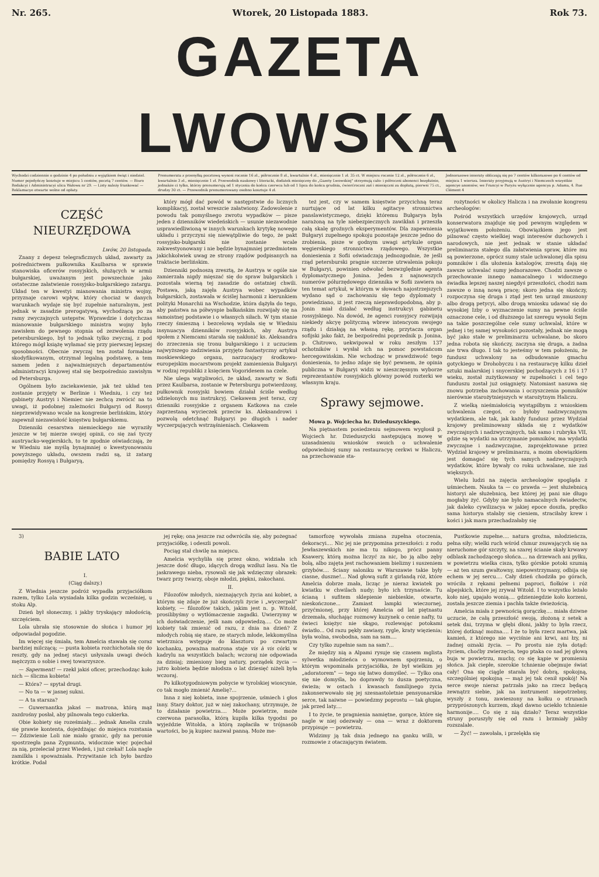Nr. 265. Wtorek, 20 Listopada 1883. Rok 73.
GAZETA LWOWSKA
Wychodzi codziennie o godzinie 4 po południu z wyjątkiem świąt i niedziel. Numer pojedyńczy kosztuje w miejscu 5 centów, pocztą 7 centów. — Biuro Redakcyi i Administracyi ulica Wałowa nr 29. — Listy należy frankować — Reklamacye otwarte wolne od opłaty.
Prenumerata z przesyłką pocztową wynosi rocznie 16 zł., półrocznie 8 zł., kwartalnie 4 zł., miesięcznie 1 zł. 35 ct. W miejscu rocznie 12 zł., półrocznie 6 zł., kwartalnie 3 zł., miesięcznie 1 zł. Przewodnik naukowy i literacki, dodatek miesięczny do „Gazety Lwowskiej" otrzymują cało- i półroczni abonenci bezpłatnie, jednakże ci tylko, którzy prenumerują od 1 stycznia do końca czerwca lub od 1 lipca do końca grudnia, ćwierćroczni zaś i miesięczni za dopłatą, pierwsi 75 ct., drudzy 30 ct. — Przewodnik prenumerowany osobno kosztuje 4 zł.
Jednorazowe inseraty obliczają się po 7 centów kilkorazowe po 6 centów od miejsca 1 wiersza. Inseraty przyjmują w Austryi i Niemczech wszystkie agencye anonsów; we Francyi w Paryżu wyłącznie agencya p. Adama, 4. Rue Clément 4
CZĘŚĆ NIEURZĘDOWA
Lwów, 20 listopada.
Znany z depesz telegraficznych układ, zawarty za pośrednictwem pułkownika Kaulbarsa w sprawie stanowiska oficerów rossyjskich, służących w armii bułgarskiej, uważanym jest powszechnie jako ostateczne załatwienie rossyjsko-bułgarskiego zatargu. Układ ten w kwestyi mianowania ministra wojny, przyznaje carowi wpływ, który chociaż w danych warunkach wydaje się być zupełnie naturalnym, jest jednak w zasadzie prerogatywą, wychodzącą po za ramy zwyczajnych ustępstw. Wprawdzie i dotychczas mianowanie bułgarskiego ministra wojny było zawisłem do pewnego stopnia od zezwolenia rządu petersburskiego, był to jednak tylko zwyczaj, z pod którego mógł książę wyłamać się przy pierwszej lepszej sposobności. Obecnie zwyczaj ten został formalnie skodyfikowanym, otrzymał legalną podstawę, a tem samem jeden z najważniejszych departamentów administracyi krajowej stał się bezpośrednio zawisłym od Petersburga.
Ogólnem było zaciekawienie, jak też układ ten zostanie przyjęty w Berlinie i Wiedniu, i czy też gabinety Austryi i Niemiec nie zechcą zwrócić na to uwagi, iż podobnej zależności Bułgaryi od Rossyi nieprzewidywano wcale na kongresie berlińskim, który zapewnił niezawisłość księstwu bułgarskiemu.
Dzienniki cesarstwa niemieckiego nie wyraziły jeszcze w tej mierze swojej opinii, co się zaś tyczy austryacko-węgierskich, to te zgodnie oświadczają, że w Wiedniu nie myślą bynajmniej o kwestyonowaniu powyższego układu, owszem radzi są, iż zatarg pomiędzy Rossyą i Bułgaryą,
który mógł dać powód w następstwie do licznych komplikacyj, został wreszcie załatwiony. Zadowolenie z powodu tak pomyślnego zwrotu wypadków — pisze jeden z dzienników wiedeńskich — usunie niezawodnie usprawiedliwioną w innych warunkach krytykę nowego układu i przyczyni się niewątpliwie do tego, że pakt rossyjsko-bułgarski nie zostanie wcale zakwestyonowany i nie będzie bynajmniej przedmiotem jakichkolwiek uwag ze strony rządów podpisanych na traktacie berlińskim.
Dzienniki podnoszą zresztą, że Austrya w ogóle nie zamierzała nigdy mięszać się do spraw bułgarskich i pozostała wierną tej zasadzie do ostatniej chwili. Postawa, jaką zajęła Austrya wobec wypadków bułgarskich, zostawała w ściślej harmonii z kierunkiem polityki Monarchii na Wschodzie, która dążyła do tego, aby państwa na półwyspie bałkańskim rozwijały się na samoistnej podstawie i o własnych siłach. W tym stanie rzeczy śmieszną i bezcelową wydała się w Wiedniu insynuacya dzienników rossyjskich, aby Austrya społem z Niemcami starała się nakłonić ks. Aleksandra do zrzeczenia się tronu bułgarskiego i z uczuciem najwyższego zadziwienia przyjęto fantastyczny artykuł moskiewskiego organu, narzucający środkowo-europejskim mocarstwom projekt zamienienia Bułgaryi w rodzaj republiki z księciem Vogoridesem na czele.
Nie ulega wątpliwości, że układ, zawarty w Sofii przez Kaulbarsa, zostanie w Petersburgu potwierdzony, pułkownik rossyjski bowiem działał ściśle według udzielonych mu instrukcyj. Ciekawem jest teraz, czy dzienniki rossyjskie z organem Katkowa na czele zaprzestaną wycieczek przeciw ks. Aleksandrowi i pozwolą odetchnąć Bułgaryi po długich i nader wyczerpujących wstrząśnieniach. Ciekawem
też jest, czy w samem księstwie przycichną teraz nurtujące od lat kilku agitacye stronnictwa panslawistycznego, dzięki któremu Bułgarya była narażoną na tyle niebezpiecznych zawikłań i przeszła całą skalę groźnych eksperymentów. Dla zapewnienia Bułgaryi zupełnego spokoju pozostaje jeszcze jedno do zrobienia, pisze w godnym uwagi artykule organ węgierskiego stronnictwa rządowego. Wszystkie doniesienia z Sofii oświadczają jednozgodnie, że jeśli rząd petersburski pragnie szczerze utrwalenia pokoju w Bułgaryi, powinien odwołać bezwzględnie agenta dyplomatycznego Jonina. Jeden z najnowszych numerów półurzędowego dziennika w Sofii zawiera na ten temat artykuł, w którym w słowach najostrzejszych wydano sąd o zachowaniu się tego dyplomaty i powiedziano, iż jest rzeczą nieprawdopodobną, aby p. Jonin miał działać według instrukcyi gabinetu rossyjskiego. Na dowód, że agenci rossyjscy rozwijają niekiedy akcyę polityczną wbrew intencyom swojego rządu i działają na własną rękę, przytacza organ sofijski jako fakt, że bezpośredni poprzednik p. Jonina, p. Chitrowo, uekwipował w roku zeszłym 137 ochotników i wysłał ich na pomoc powstańcom hercegowińskim. Nie wchodząc w prawdziwość tego doniesienia, to jedno zdaje się być pewnem, że opinia publiczna w Bułgaryi widzi w nieszczęsnym wyborze reprezentantów rossyjskich główny powód rozterki we własnym kraju.
Sprawy sejmowe.
Mowa p. Wojciecha hr. Dzieduszyckiego.
Na piętnastem posiedzeniu sejmowem wygłosił p. Wojciech hr. Dzieduszycki następującą mowę w uzasadnieniu wniosków swoich o uchwalenie odpowiedniej sumy na restauracyę cerkwi w Haliczu, na przechowanie sta-
rożytności w okolicy Halicza i na zwołanie kongresu archeologów:
Pośród wszystkich urzędów krajowych, urząd konserwatora znajduje się pod pewnym względem w wyjątkowem położeniu. Obowiązkiem jego jest pilnować często wielkiej wagi interesów duchowych i narodowych, nie jest jednak w stanie układać preliminarza stałego dla załatwienia spraw, które mu są powierzone, oprócz sumy stale uchwalonej dla spisu pomników i dla ułożenia katalogów, zresztą dają się zawsze uchwalać sumy jednorazowe. Chodzi zawsze o przechowanie innego namacalnego i widocznego świadka lepszej naszej niegdyś przeszłości, chodzi nam zawsze o inną nową pracę; skoro jedna się skończy, rozpoczyna się druga i ztąd jest ten urząd zmuszony albo drogą petycyi, albo drogą wniosku udawać się do wysokiej Izby o wyznaczenie sumy na pewne ściśle oznaczone cele, i od dłuższego lat szeregu wysoki Sejm na takie poszczególne cele sumy uchwalał, które w jednej i tej samej wysokości pozostały, jednak nie mogą być jako stałe w preliminarzu uchwalane, bo skoro jedna robota się skończy, zaczyna się druga, a żadna nie trwa długo. I tak to jesteśmy w tem położeniu, że fundusz uchwalony na odbudowanie gmachu gotyckiego w Drohobyczu i na restauracyę kilku dzieł sztuki malarskiej i snycerskiej pochodzących z 16 i 17 wieku, został zużytkowany w zupełności i cel tego funduszu został już osiągnięty. Natomiast nasuwa się znowu potrzeba zachowania i oczyszczenia pomników nierównie starożytniejszych w starożytnym Haliczu.
Z wielką nieśmiałością wystąpiłbym z wnioskiem uchwalenia czegoś, co byłoby nadzwyczajnym wydatkiem, ale tak, jak każdy fundusz przez Wydział krajowy preliminowany składa się z wydatków zwyczajnych i nadzwyczajnych, tak samo i rubryka VII, gdzie są wydatki na utrzymanie pomników, ma wydatki zwyczajne i nadzwyczajne, zaprojektowane przez Wydział krajowy w preliminarzu, a moim obowiązkiem jest domagać się tych samych nadzwyczajnych wydatków, które bywały co roku uchwalane, nie zaś większych.
Wielu ludzi na zajęcia archeologów spogląda z uśmiechem. Nauka ta — co prawda — jest służebnicą historyi ale służebnicą, bez której jej pani nie długo mogłaby żyć. Gdyby nie było namacalnych świadectw, jak daleko cywilizacya w jakiej epoce doszła, prędko sama historya stałaby się cieniem, straciłaby krew i kości i jak mara przechadzałaby się
3)
BABIE LATO
I.
(Ciąg dalszy.)
Z Wiednia jeszcze podróż wypadła przyjaciółkom razem, tylko Lola wysiadała kilka godzin wcześniej, u stoku Alp.
Dzień był słoneczny, i jakby tryskający młodością, szczęściem.
Lola ubrała się stosownie do słońca i humor jej odpowiadał pogodzie.
Im więcej się śmiała, tem Amelcia stawała się coraz bardziej milczącą; — pusta kobieta rozchichotała się do reszty, gdy na jednej stacyi usłyszała uwagi dwóch mężczyzn o sobie i swej towarzyszce.
— Saperment! — rzekł jakiś oficer, przechodząc koło nich — śliczna kobieta!
— Która? — spytał drugi.
— No ta — w jasnej sukni.
— A ta starsza?
— Guwernantka jakaś — matrona, którą mąż zazdrośny posłał, aby pilnowała tego cukierka.
Obie kobiety się roześmiały.... jednak Amelia czuła się prawie kontenta, dojeżdżając do miejsca rozstania — Zdziwienie Loli nie miało granic, gdy na peronie spostrzegła pana Zygmunta, widocznie więc pojechał za nią, przeleciał przez Wiedeń, i już czekał! Lola nagle zamilkła i spoważniała. Przywitanie ich było bardzo krótkie. Podał
jej rękę; ona jeszcze raz odwróciła się, aby pożegnać przyjaciółkę, i odeszli powoli.
Pociąg stał chwilę na miejscu.
Amelcia wychyliła się przez okno, widziała ich jeszcze dość długo, idących drogą wzdłuż lasu. Na tle jaskrawego nieba, rysowali się jak wdzięczny obrazek: twarz przy twarzy, oboje młodzi, piękni, zakochani.
II.
Filozofów młodych, nieznających życia ani kobiet, a którym się zdaje że już skończyli życie i „wyczerpali" kobiety, — filozofów takich, jakim jest n. p. Witold, prosilibyśmy o wytłómaczenie zagadki. Uwierzymy w ich doświadczenie, jeśli nam odpowiedzą.... Co może kobiety tak zmienić od razu, z dnia na dzień? Z młodych robią się stare, ze starych młode, lekkomyślna wietrznica wstępuje do klasztoru po czwartym kochanku, poważna matrona staje vis à vis córki w kadrylu na wszystkich balach; wczoraj nie odpowiada za dzisiaj; zmieniony bieg natury, porządek życia — jutro kobieta będzie młodsza o lat dziesięć niżeli była wczoraj.
Po kilkotygodniowym pobycie w tyrolskiej wioscynie, co tak mogło zmienić Amelię?...
Inna z niej kobieta, inne spojrzenie, uśmiech i głos inny. Stary doktor, już w niej zakochany, utrzymuje, że to działanie powietrza.... Może powietrze, może czerwona parasolka, którą kupiła kilka tygodni po wyjeździe Witolda, a którą zapłaciła w trójnasób wartości, bo ją kupiec nazwał panną. Może me-
tamorfozę wywołała zmiana zupełna otoczenia, dekoracyi.... Nic jej nie przypomina przeszłości: z rodu Jewłaszewskich nie ma tu nikogo, prócz panny Ksawery, którą można liczyć za nic, bo ją albo zęby bolą, albo zajęta jest rachowaniem bielizny i suszeniem grzybów.... Ściany saloniku w Warszawie takie były ciasne, duszne!... Nad głową sufit z girlandą róż, które Amelcia dobrze znała, licząc je nieraz kwiatek po kwiatku w chwilach nudy; było ich trzynaście. Tu ścianą i sufitem sklepienie niebieskie, otwarte, nieskończone... Zamiast lampki wieczornej, przyćmionej, przy której Amelcia od lat piętnastu drzemała, słuchając rozmowy kuzynek o cenie nafty, tu świeci księżyc nie skąpo, rozlewając potokami światło... Od razu pękły zawiasy, rygle, kraty więzienia; była wolna, swobodna, sam na sam....
Czy tylko zupełnie sam na sam?...
Że między nią a Alpami rysuje się czasem mglista sylwetka młodzieńca o wymownem spojrzeniu, o którym wspominała przyjaciółka, że był wielkim jej „adoratorem" — tego się łatwo domyśleć. — Tylko ona się nie domyśla, bo doprawdy to dusza poetyczna, świeża; w ostach i kwasach familijnego życia zakonserwowało się jej szesnastoletnie pensyonarskie serce, tak naiwne — powiedzmy poprostu — tak głupie, jak przed laty....
I to życie, te pragnienia namiętne, gorące, które się nagle w niej odezwały — ona — wraz z doktorem przypisuje — powietrzu.
Widzimy ją tak dnia jednego na ganku willi, w rozmowie z otaczającym światem.
Pustkowie zupełne.... natura groźna, młodzieńcza, pełna siły; wielki ruch wśród chmur zsuwających się na nieruchome gór szczyty, na szarej ścianie skały krwawy odblask zachodzącego słońca.... na drzewach ani pyłku, w powietrzu wielka cisza, tylko górskie potoki szumią — aż ten szum gwałtowny, niepowstrzymany, odbija się echem w jej sercu.... Cały dzień chodziła po górach, wróciła z rękami pełnemi paproci, fiołków i róż alpejskich, które jej zrywał Witold. I to wszystko leżało koło niej, upajało wonią.... gdzieniegdzie koło korzeni, została jeszcze ziemia i pachła także świeżością.
Amelcia miała z pewnością gorączkę.... miała dziwne uczucie, że całą przeszłość swoją, złożoną z setek a setek dni, trzyma w głębi dłoni, jakby to była rzecz, której dotknąć można.... I że to była rzecz martwa, jak kamień, z którego nie wyciśnie ani krwi, ani łzy, ni żadnej oznaki życia. — Po prostu nie żyła dotąd: życiem, choćby zwierzęcia, tego ptaka co nad jej głową buja w powietrzu, muchy, co się kąpie w promieniu słońca. Jak ciepłe, szerokie tchnienie obejmuje świat cały! Ona się ciągle starała być dobrą, spokojną, szczególniej spokojną — mąż jej tak cenił spokój! Na serce swoje nieraz patrzała jako na rzecz będącą zewnątrz siebie, jak na instrument niepotrzebny, wyszły z tonu, zawieszony na kołku o strunach przyprószonych kurzem, zkąd dawno uciekło tchnienie harmonije.... Co się z nią działo? Teraz wszystkie struny poruszyły się od razu i brzmiały jakby rozszalałe.
— Żyć! — zawołała, i przelękła się